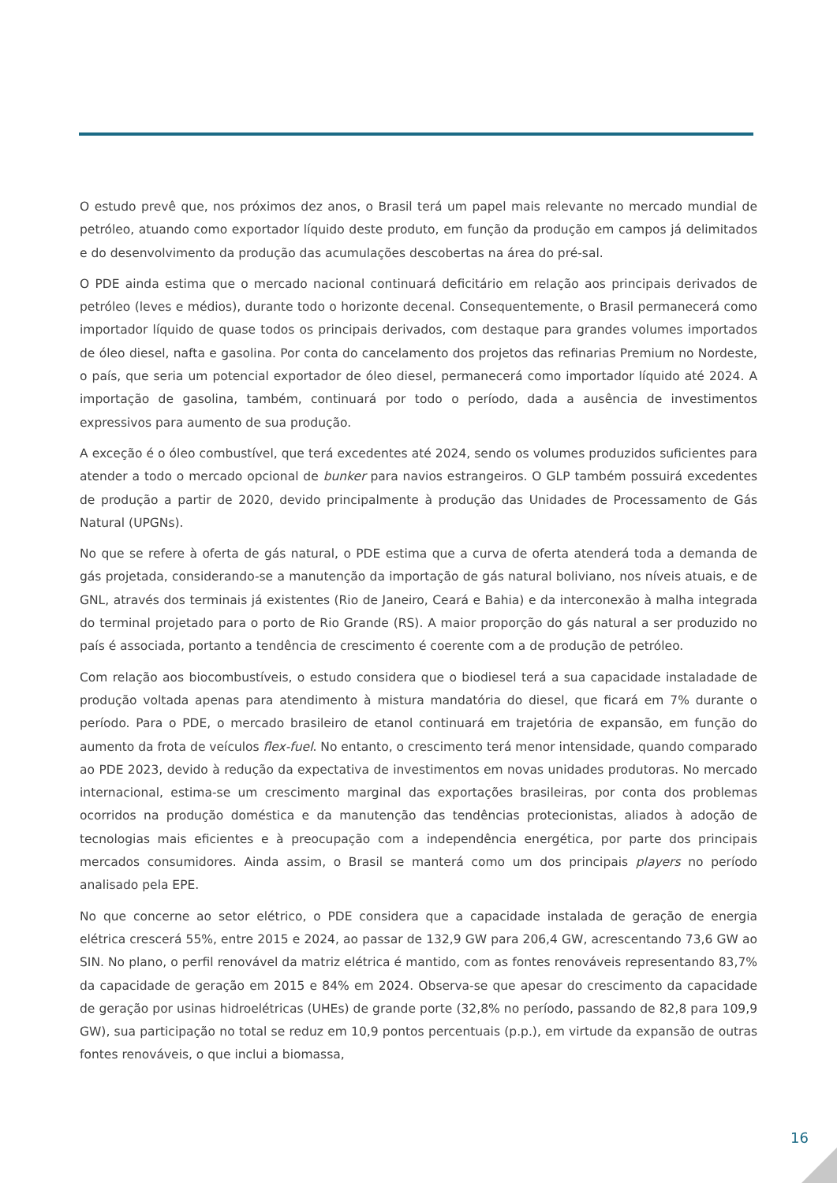O estudo prevê que, nos próximos dez anos, o Brasil terá um papel mais relevante no mercado mundial de petróleo, atuando como exportador líquido deste produto, em função da produção em campos já delimitados e do desenvolvimento da produção das acumulações descobertas na área do pré-sal.
O PDE ainda estima que o mercado nacional continuará deficitário em relação aos principais derivados de petróleo (leves e médios), durante todo o horizonte decenal. Consequentemente, o Brasil permanecerá como importador líquido de quase todos os principais derivados, com destaque para grandes volumes importados de óleo diesel, nafta e gasolina. Por conta do cancelamento dos projetos das refinarias Premium no Nordeste, o país, que seria um potencial exportador de óleo diesel, permanecerá como importador líquido até 2024. A importação de gasolina, também, continuará por todo o período, dada a ausência de investimentos expressivos para aumento de sua produção.
A exceção é o óleo combustível, que terá excedentes até 2024, sendo os volumes produzidos suficientes para atender a todo o mercado opcional de bunker para navios estrangeiros. O GLP também possuirá excedentes de produção a partir de 2020, devido principalmente à produção das Unidades de Processamento de Gás Natural (UPGNs).
No que se refere à oferta de gás natural, o PDE estima que a curva de oferta atenderá toda a demanda de gás projetada, considerando-se a manutenção da importação de gás natural boliviano, nos níveis atuais, e de GNL, através dos terminais já existentes (Rio de Janeiro, Ceará e Bahia) e da interconexão à malha integrada do terminal projetado para o porto de Rio Grande (RS). A maior proporção do gás natural a ser produzido no país é associada, portanto a tendência de crescimento é coerente com a de produção de petróleo.
Com relação aos biocombustíveis, o estudo considera que o biodiesel terá a sua capacidade instaladade de produção voltada apenas para atendimento à mistura mandatória do diesel, que ficará em 7% durante o período. Para o PDE, o mercado brasileiro de etanol continuará em trajetória de expansão, em função do aumento da frota de veículos flex-fuel. No entanto, o crescimento terá menor intensidade, quando comparado ao PDE 2023, devido à redução da expectativa de investimentos em novas unidades produtoras. No mercado internacional, estima-se um crescimento marginal das exportações brasileiras, por conta dos problemas ocorridos na produção doméstica e da manutenção das tendências protecionistas, aliados à adoção de tecnologias mais eficientes e à preocupação com a independência energética, por parte dos principais mercados consumidores. Ainda assim, o Brasil se manterá como um dos principais players no período analisado pela EPE.
No que concerne ao setor elétrico, o PDE considera que a capacidade instalada de geração de energia elétrica crescerá 55%, entre 2015 e 2024, ao passar de 132,9 GW para 206,4 GW, acrescentando 73,6 GW ao SIN. No plano, o perfil renovável da matriz elétrica é mantido, com as fontes renováveis representando 83,7% da capacidade de geração em 2015 e 84% em 2024. Observa-se que apesar do crescimento da capacidade de geração por usinas hidroelétricas (UHEs) de grande porte (32,8% no período, passando de 82,8 para 109,9 GW), sua participação no total se reduz em 10,9 pontos percentuais (p.p.), em virtude da expansão de outras fontes renováveis, o que inclui a biomassa,
16